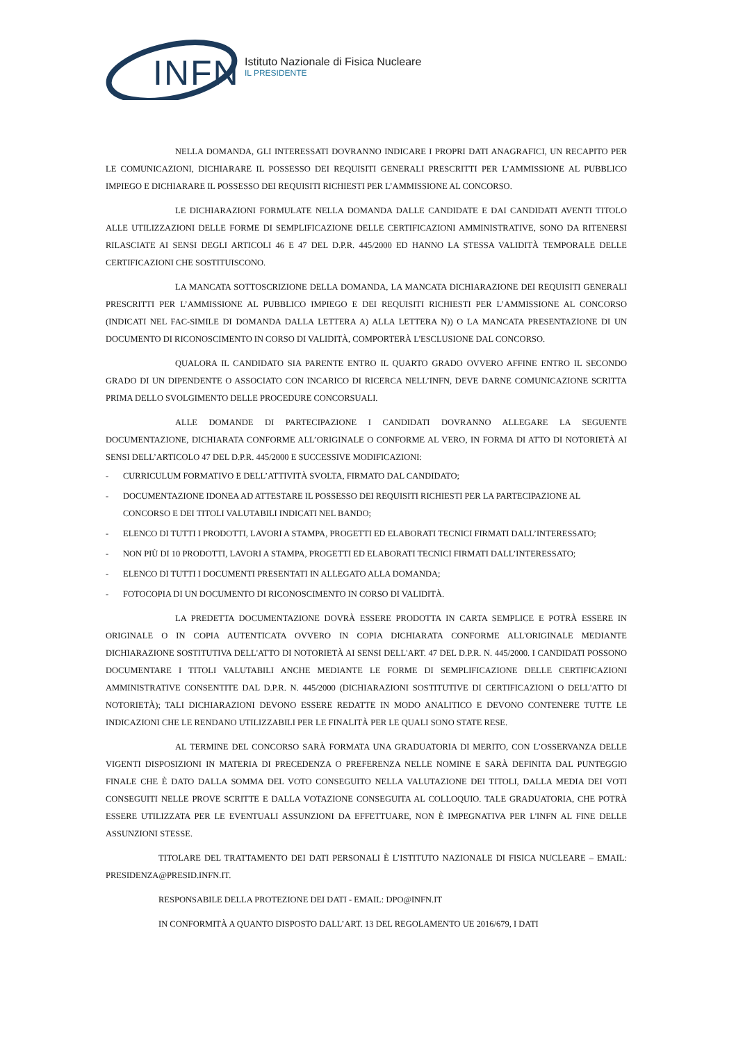INFN
Istituto Nazionale di Fisica Nucleare
IL PRESIDENTE
NELLA DOMANDA, GLI INTERESSATI DOVRANNO INDICARE I PROPRI DATI ANAGRAFICI, UN RECAPITO PER LE COMUNICAZIONI, DICHIARARE IL POSSESSO DEI REQUISITI GENERALI PRESCRITTI PER L’AMMISSIONE AL PUBBLICO IMPIEGO E DICHIARARE IL POSSESSO DEI REQUISITI RICHIESTI PER L’AMMISSIONE AL CONCORSO.
LE DICHIARAZIONI FORMULATE NELLA DOMANDA DALLE CANDIDATE E DAI CANDIDATI AVENTI TITOLO ALLE UTILIZZAZIONI DELLE FORME DI SEMPLIFICAZIONE DELLE CERTIFICAZIONI AMMINISTRATIVE, SONO DA RITENERSI RILASCIATE AI SENSI DEGLI ARTICOLI 46 E 47 DEL D.P.R. 445/2000 ED HANNO LA STESSA VALIDITÀ TEMPORALE DELLE CERTIFICAZIONI CHE SOSTITUISCONO.
LA MANCATA SOTTOSCRIZIONE DELLA DOMANDA, LA MANCATA DICHIARAZIONE DEI REQUISITI GENERALI PRESCRITTI PER L’AMMISSIONE AL PUBBLICO IMPIEGO E DEI REQUISITI RICHIESTI PER L’AMMISSIONE AL CONCORSO (INDICATI NEL FAC-SIMILE DI DOMANDA DALLA LETTERA A) ALLA LETTERA N)) O LA MANCATA PRESENTAZIONE DI UN DOCUMENTO DI RICONOSCIMENTO IN CORSO DI VALIDITÀ, COMPORTERÀ L'ESCLUSIONE DAL CONCORSO.
QUALORA IL CANDIDATO SIA PARENTE ENTRO IL QUARTO GRADO OVVERO AFFINE ENTRO IL SECONDO GRADO DI UN DIPENDENTE O ASSOCIATO CON INCARICO DI RICERCA NELL’INFN, DEVE DARNE COMUNICAZIONE SCRITTA PRIMA DELLO SVOLGIMENTO DELLE PROCEDURE CONCORSUALI.
ALLE DOMANDE DI PARTECIPAZIONE I CANDIDATI DOVRANNO ALLEGARE LA SEGUENTE DOCUMENTAZIONE, DICHIARATA CONFORME ALL’ORIGINALE O CONFORME AL VERO, IN FORMA DI ATTO DI NOTORIETÀ AI SENSI DELL’ARTICOLO 47 DEL D.P.R. 445/2000 E SUCCESSIVE MODIFICAZIONI:
- CURRICULUM FORMATIVO E DELL’ATTIVITÀ SVOLTA, FIRMATO DAL CANDIDATO;
- DOCUMENTAZIONE IDONEA AD ATTESTARE IL POSSESSO DEI REQUISITI RICHIESTI PER LA PARTECIPAZIONE AL CONCORSO E DEI TITOLI VALUTABILI INDICATI NEL BANDO;
- ELENCO DI TUTTI I PRODOTTI, LAVORI A STAMPA, PROGETTI ED ELABORATI TECNICI FIRMATI DALL’INTERESSATO;
- NON PIÙ DI 10 PRODOTTI, LAVORI A STAMPA, PROGETTI ED ELABORATI TECNICI FIRMATI DALL’INTERESSATO;
- ELENCO DI TUTTI I DOCUMENTI PRESENTATI IN ALLEGATO ALLA DOMANDA;
- FOTOCOPIA DI UN DOCUMENTO DI RICONOSCIMENTO IN CORSO DI VALIDITÀ.
LA PREDETTA DOCUMENTAZIONE DOVRÀ ESSERE PRODOTTA IN CARTA SEMPLICE E POTRÀ ESSERE IN ORIGINALE O IN COPIA AUTENTICATA OVVERO IN COPIA DICHIARATA CONFORME ALL'ORIGINALE MEDIANTE DICHIARAZIONE SOSTITUTIVA DELL'ATTO DI NOTORIETÀ AI SENSI DELL'ART. 47 DEL D.P.R. N. 445/2000. I CANDIDATI POSSONO DOCUMENTARE I TITOLI VALUTABILI ANCHE MEDIANTE LE FORME DI SEMPLIFICAZIONE DELLE CERTIFICAZIONI AMMINISTRATIVE CONSENTITE DAL D.P.R. N. 445/2000 (DICHIARAZIONI SOSTITUTIVE DI CERTIFICAZIONI O DELL'ATTO DI NOTORIETÀ); TALI DICHIARAZIONI DEVONO ESSERE REDATTE IN MODO ANALITICO E DEVONO CONTENERE TUTTE LE INDICAZIONI CHE LE RENDANO UTILIZZABILI PER LE FINALITÀ PER LE QUALI SONO STATE RESE.
AL TERMINE DEL CONCORSO SARÀ FORMATA UNA GRADUATORIA DI MERITO, CON L’OSSERVANZA DELLE VIGENTI DISPOSIZIONI IN MATERIA DI PRECEDENZA O PREFERENZA NELLE NOMINE E SARÀ DEFINITA DAL PUNTEGGIO FINALE CHE È DATO DALLA SOMMA DEL VOTO CONSEGUITO NELLA VALUTAZIONE DEI TITOLI, DALLA MEDIA DEI VOTI CONSEGUITI NELLE PROVE SCRITTE E DALLA VOTAZIONE CONSEGUITA AL COLLOQUIO. TALE GRADUATORIA, CHE POTRÀ ESSERE UTILIZZATA PER LE EVENTUALI ASSUNZIONI DA EFFETTUARE, NON È IMPEGNATIVA PER L'INFN AL FINE DELLE ASSUNZIONI STESSE.
TITOLARE DEL TRATTAMENTO DEI DATI PERSONALI È L’ISTITUTO NAZIONALE DI FISICA NUCLEARE – EMAIL: PRESIDENZA@PRESID.INFN.IT.
RESPONSABILE DELLA PROTEZIONE DEI DATI - EMAIL: DPO@INFN.IT
IN CONFORMITÀ A QUANTO DISPOSTO DALL’ART. 13 DEL REGOLAMENTO UE 2016/679, I DATI